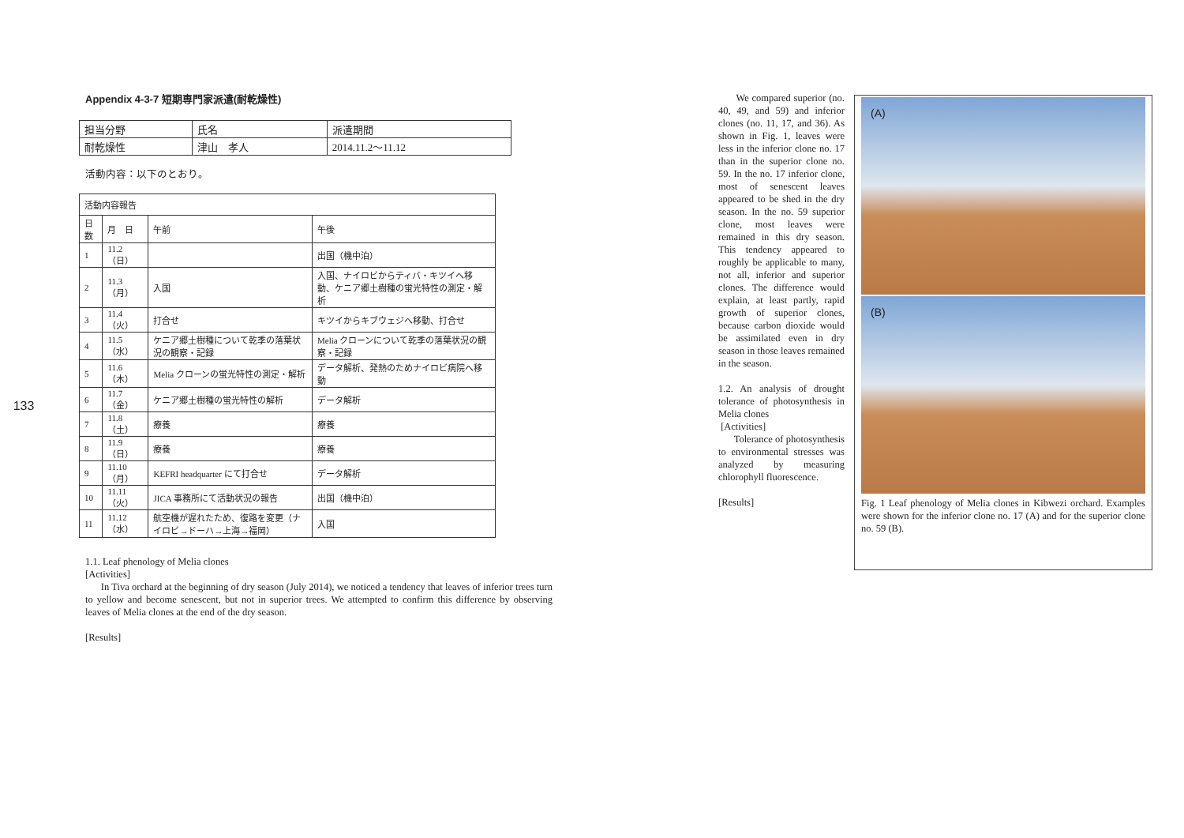133
Appendix 4-3-7 短期専門家派遣(耐乾燥性)
| 担当分野 | 氏名 | 派遣期間 |
| 耐乾燥性 | 津山 孝人 | 2014.11.2～11.12 |
活動内容：以下のとおり。
| 活動内容報告 | | | |
| --- | --- | --- | --- |
| 日数 | 月 日 | 午前 | 午後 |
| 1 | 11.2（日） | | 出国（機中泊） |
| 2 | 11.3（月） | 入国 | 入国、ナイロビからティバ・キツイへ移動、ケニア郷土樹種の蛍光特性の測定・解析 |
| 3 | 11.4（火） | 打合せ | キツイからキブウェジへ移動、打合せ |
| 4 | 11.5（水） | ケニア郷土樹種について乾季の落葉状況の観察・記録 | Melia クローンについて乾季の落葉状況の観察・記録 |
| 5 | 11.6（木） | Melia クローンの蛍光特性の測定・解析 | データ解析、発熱のためナイロビ病院へ移動 |
| 6 | 11.7（金） | ケニア郷土樹種の蛍光特性の解析 | データ解析 |
| 7 | 11.8（土） | 療養 | 療養 |
| 8 | 11.9（日） | 療養 | 療養 |
| 9 | 11.10（月） | KEFRI headquarter にて打合せ | データ解析 |
| 10 | 11.11（火） | JICA 事務所にて活動状況の報告 | 出国（機中泊） |
| 11 | 11.12（水） | 航空機が遅れたため、復路を変更（ナイロビ→ドーハ→上海→福岡） | 入国 |
1.1. Leaf phenology of Melia clones
[Activities]
In Tiva orchard at the beginning of dry season (July 2014), we noticed a tendency that leaves of inferior trees turn to yellow and become senescent, but not in superior trees. We attempted to confirm this difference by observing leaves of Melia clones at the end of the dry season.
[Results]
We compared superior (no. 40, 49, and 59) and inferior clones (no. 11, 17, and 36). As shown in Fig. 1, leaves were less in the inferior clone no. 17 than in the superior clone no. 59. In the no. 17 inferior clone, most of senescent leaves appeared to be shed in the dry season. In the no. 59 superior clone, most leaves were remained in this dry season. This tendency appeared to roughly be applicable to many, not all, inferior and superior clones. The difference would explain, at least partly, rapid growth of superior clones, because carbon dioxide would be assimilated even in dry season in those leaves remained in the season.
1.2. An analysis of drought tolerance of photosynthesis in Melia clones
[Activities]
Tolerance of photosynthesis to environmental stresses was analyzed by measuring chlorophyll fluorescence.
[Results]
(A)
(B)
Fig. 1 Leaf phenology of Melia clones in Kibwezi orchard. Examples were shown for the inferior clone no. 17 (A) and for the superior clone no. 59 (B).